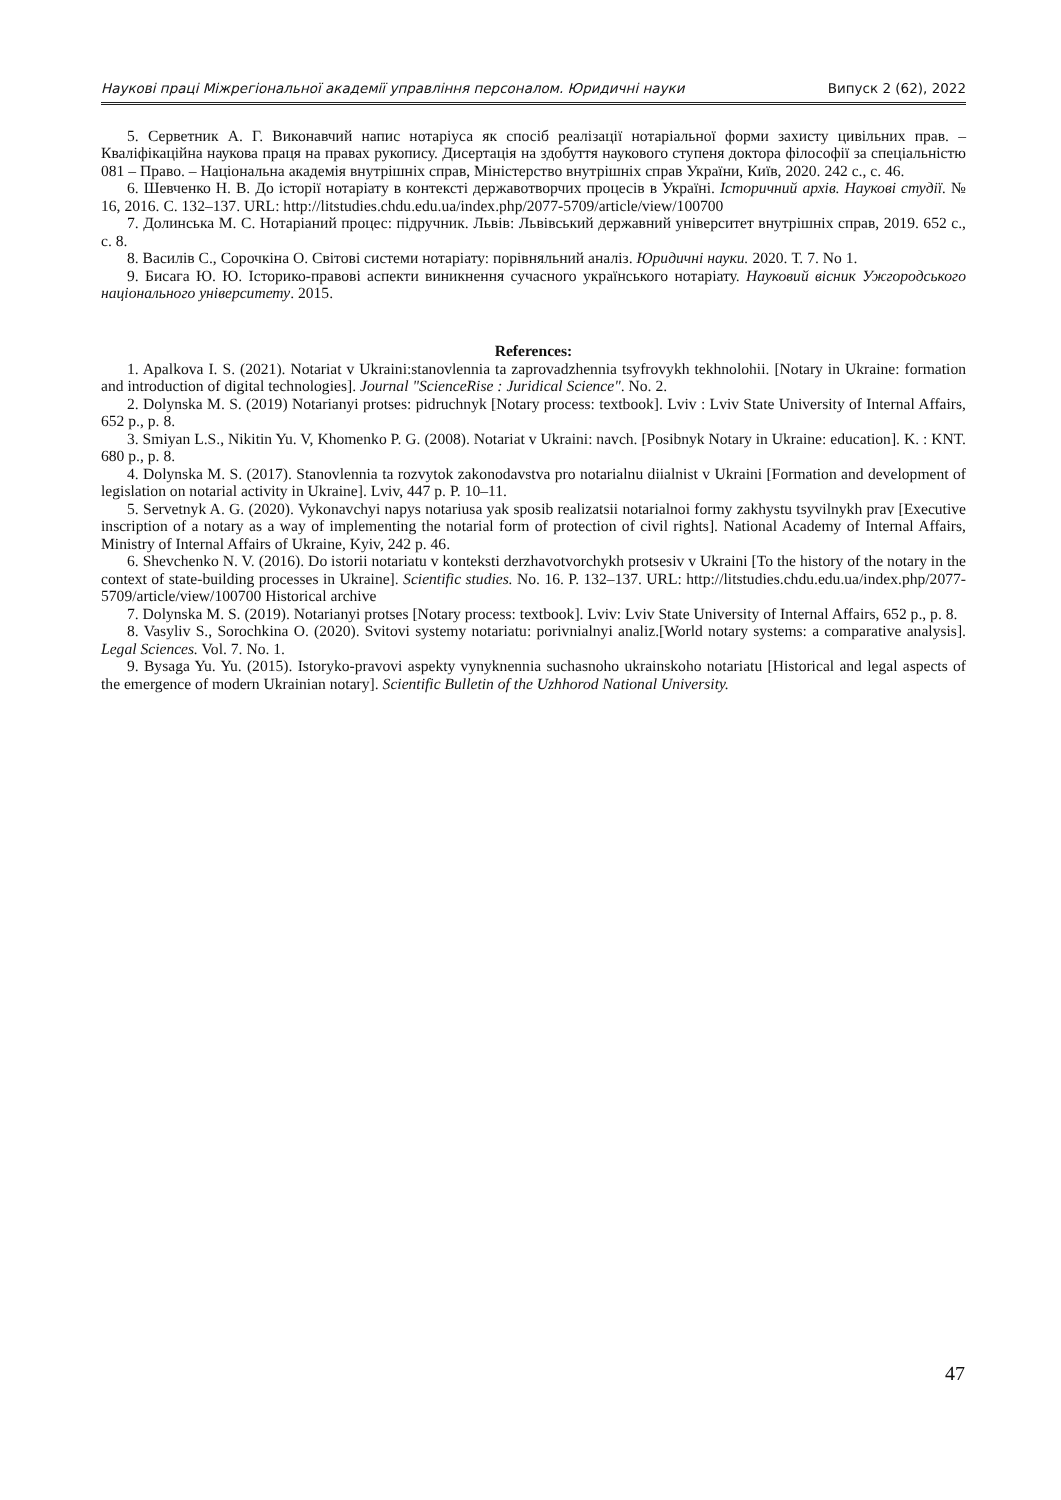Наукові праці Міжрегіональної академії управління персоналом. Юридичні науки Випуск 2 (62), 2022
5. Серветник А. Г. Виконавчий напис нотаріуса як спосіб реалізації нотаріальної форми захисту цивільних прав. – Кваліфікаційна наукова праця на правах рукопису. Дисертація на здобуття наукового ступеня доктора філософії за спеціальністю 081 – Право. – Національна академія внутрішніх справ, Міністерство внутрішніх справ України, Київ, 2020. 242 с., с. 46.
6. Шевченко Н. В. До історії нотаріату в контексті державотворчих процесів в Україні. Історичний архів. Наукові студії. № 16, 2016. С. 132–137. URL: http://litstudies.chdu.edu.ua/index.php/2077-5709/article/view/100700
7. Долинська М. С. Нотаріаний процес: підручник. Львів: Львівський державний університет внутрішніх справ, 2019. 652 с., с. 8.
8. Василів С., Сорочкіна О. Світові системи нотаріату: порівняльний аналіз. Юридичні науки. 2020. Т. 7. No 1.
9. Бисага Ю. Ю. Історико-правові аспекти виникнення сучасного українського нотаріату. Науковий вісник Ужгородського національного університету. 2015.
References:
1. Apalkova I. S. (2021). Notariat v Ukraini:stanovlennia ta zaprovadzhennia tsyfrovykh tekhnolohii. [Notary in Ukraine: formation and introduction of digital technologies]. Journal "ScienceRise : Juridical Science". No. 2.
2. Dolynska M. S. (2019) Notarianyi protses: pidruchnyk [Notary process: textbook]. Lviv : Lviv State University of Internal Affairs, 652 p., p. 8.
3. Smiyan L.S., Nikitin Yu. V, Khomenko P. G. (2008). Notariat v Ukraini: navch. [Posibnyk Notary in Ukraine: education]. K. : KNT. 680 p., p. 8.
4. Dolynska M. S. (2017). Stanovlennia ta rozvytok zakonodavstva pro notarialnu diialnist v Ukraini [Formation and development of legislation on notarial activity in Ukraine]. Lviv, 447 p. P. 10–11.
5. Servetnyk A. G. (2020). Vykonavchyi napys notariusa yak sposib realizatsii notarialnoi formy zakhystu tsyvilnykh prav [Executive inscription of a notary as a way of implementing the notarial form of protection of civil rights]. National Academy of Internal Affairs, Ministry of Internal Affairs of Ukraine, Kyiv, 242 p. 46.
6. Shevchenko N. V. (2016). Do istorii notariatu v konteksti derzhavotvorchykh protsesiv v Ukraini [To the history of the notary in the context of state-building processes in Ukraine]. Scientific studies. No. 16. P. 132–137. URL: http://litstudies.chdu.edu.ua/index.php/2077-5709/article/view/100700 Historical archive
7. Dolynska M. S. (2019). Notarianyi protses [Notary process: textbook]. Lviv: Lviv State University of Internal Affairs, 652 p., p. 8.
8. Vasyliv S., Sorochkina O. (2020). Svitovi systemy notariatu: porivnialnyi analiz.[World notary systems: a comparative analysis]. Legal Sciences. Vol. 7. No. 1.
9. Bysaga Yu. Yu. (2015). Istoryko-pravovi aspekty vynyknennia suchasnoho ukrainskoho notariatu [Historical and legal aspects of the emergence of modern Ukrainian notary]. Scientific Bulletin of the Uzhhorod National University.
47